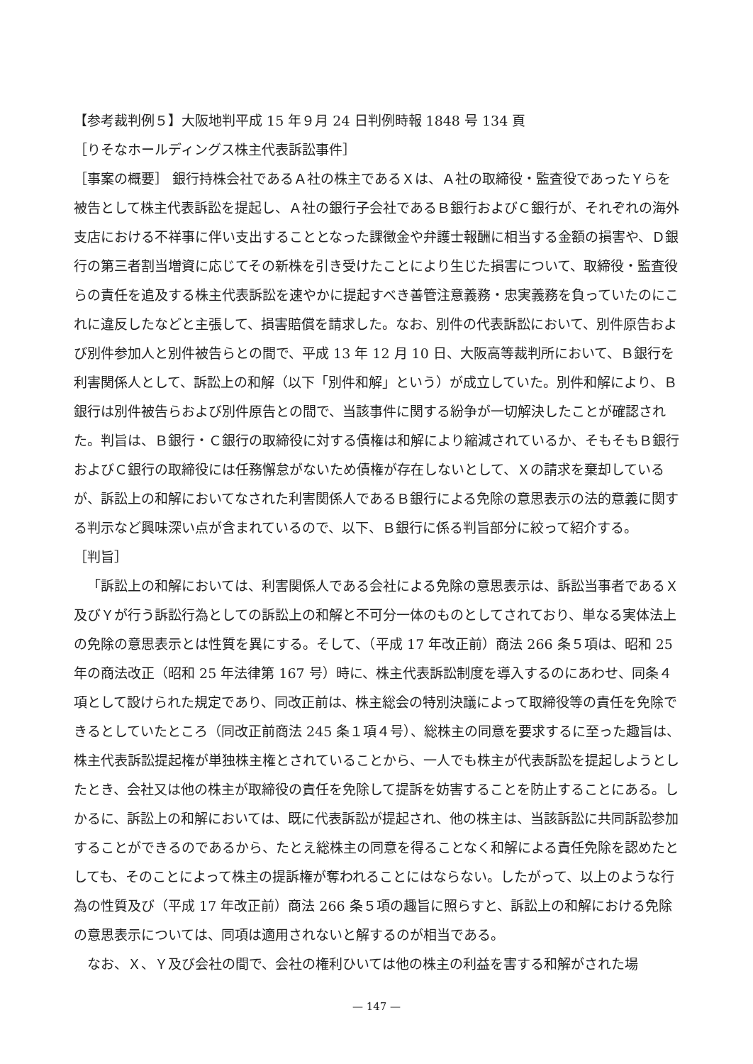【参考裁判例５】大阪地判平成 15 年９月 24 日判例時報 1848 号 134 頁
［りそなホールディングス株主代表訴訟事件］
［事案の概要］ 銀行持株会社であるＡ社の株主であるＸは、Ａ社の取締役・監査役であったＹらを被告として株主代表訴訟を提起し、Ａ社の銀行子会社であるＢ銀行およびＣ銀行が、それぞれの海外支店における不祥事に伴い支出することとなった課徴金や弁護士報酬に相当する金額の損害や、Ｄ銀行の第三者割当増資に応じてその新株を引き受けたことにより生じた損害について、取締役・監査役らの責任を追及する株主代表訴訟を速やかに提起すべき善管注意義務・忠実義務を負っていたのにこれに違反したなどと主張して、損害賠償を請求した。なお、別件の代表訴訟において、別件原告および別件参加人と別件被告らとの間で、平成 13 年 12 月 10 日、大阪高等裁判所において、Ｂ銀行を利害関係人として、訴訟上の和解（以下「別件和解」という）が成立していた。別件和解により、Ｂ銀行は別件被告らおよび別件原告との間で、当該事件に関する紛争が一切解決したことが確認された。判旨は、Ｂ銀行・Ｃ銀行の取締役に対する債権は和解により縮減されているか、そもそもＢ銀行およびＣ銀行の取締役には任務懈怠がないため債権が存在しないとして、Ｘの請求を棄却しているが、訴訟上の和解においてなされた利害関係人であるＢ銀行による免除の意思表示の法的意義に関する判示など興味深い点が含まれているので、以下、Ｂ銀行に係る判旨部分に絞って紹介する。
［判旨］
「訴訟上の和解においては、利害関係人である会社による免除の意思表示は、訴訟当事者であるＸ及びＹが行う訴訟行為としての訴訟上の和解と不可分一体のものとしてされており、単なる実体法上の免除の意思表示とは性質を異にする。そして、（平成 17 年改正前）商法 266 条５項は、昭和 25 年の商法改正（昭和 25 年法律第 167 号）時に、株主代表訴訟制度を導入するのにあわせ、同条４項として設けられた規定であり、同改正前は、株主総会の特別決議によって取締役等の責任を免除できるとしていたところ（同改正前商法 245 条１項４号）、総株主の同意を要求するに至った趣旨は、株主代表訴訟提起権が単独株主権とされていることから、一人でも株主が代表訴訟を提起しようとしたとき、会社又は他の株主が取締役の責任を免除して提訴を妨害することを防止することにある。しかるに、訴訟上の和解においては、既に代表訴訟が提起され、他の株主は、当該訴訟に共同訴訟参加することができるのであるから、たとえ総株主の同意を得ることなく和解による責任免除を認めたとしても、そのことによって株主の提訴権が奪われることにはならない。したがって、以上のような行為の性質及び（平成 17 年改正前）商法 266 条５項の趣旨に照らすと、訴訟上の和解における免除の意思表示については、同項は適用されないと解するのが相当である。
なお、Ｘ、Ｙ及び会社の間で、会社の権利ひいては他の株主の利益を害する和解がされた場
— 147 —